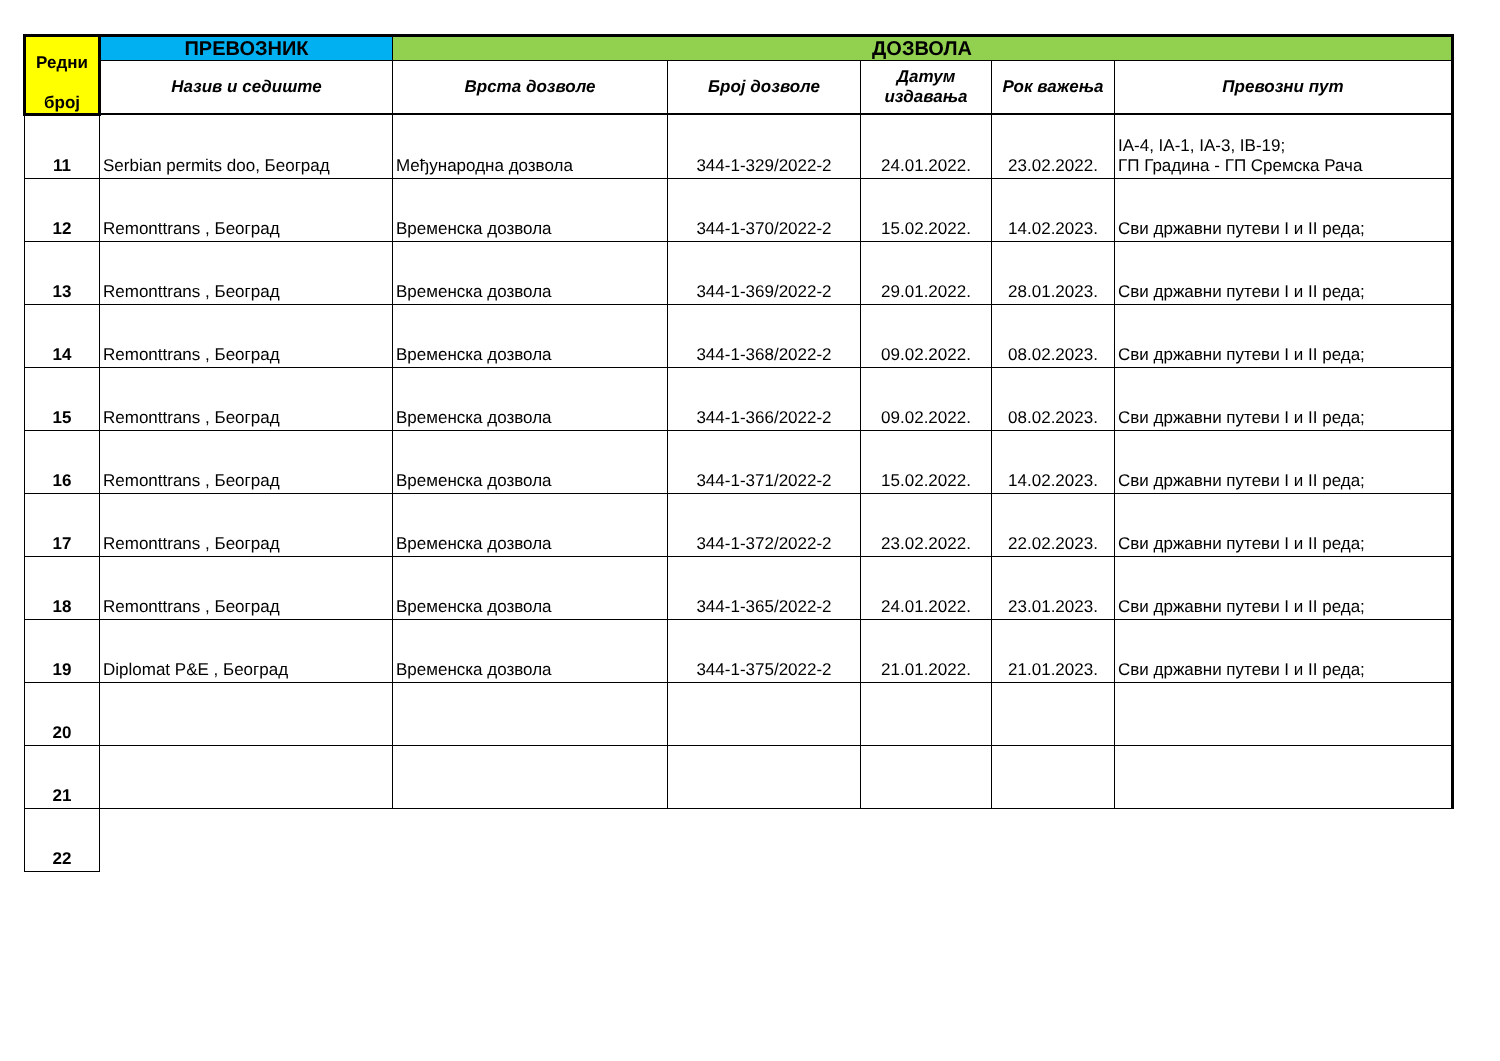| Редни број | ПРЕВОЗНИК | ДОЗВОЛА | | | | |
| --- | --- | --- | --- | --- | --- | --- |
| | Назив и седиште | Врста дозволе | Број дозволе | Датум издавања | Рок важења | Превозни пут |
| 11 | Serbian permits doo, Београд | Међународна дозвола | 344-1-329/2022-2 | 24.01.2022. | 23.02.2022. | IA-4, IA-1, IA-3, IB-19; ГП Градина - ГП Сремска Рача |
| 12 | Remonttrans , Београд | Временска дозвола | 344-1-370/2022-2 | 15.02.2022. | 14.02.2023. | Сви државни путеви I и II реда; |
| 13 | Remonttrans , Београд | Временска дозвола | 344-1-369/2022-2 | 29.01.2022. | 28.01.2023. | Сви државни путеви I и II реда; |
| 14 | Remonttrans , Београд | Временска дозвола | 344-1-368/2022-2 | 09.02.2022. | 08.02.2023. | Сви државни путеви I и II реда; |
| 15 | Remonttrans , Београд | Временска дозвола | 344-1-366/2022-2 | 09.02.2022. | 08.02.2023. | Сви државни путеви I и II реда; |
| 16 | Remonttrans , Београд | Временска дозвола | 344-1-371/2022-2 | 15.02.2022. | 14.02.2023. | Сви државни путеви I и II реда; |
| 17 | Remonttrans , Београд | Временска дозвола | 344-1-372/2022-2 | 23.02.2022. | 22.02.2023. | Сви државни путеви I и II реда; |
| 18 | Remonttrans , Београд | Временска дозвола | 344-1-365/2022-2 | 24.01.2022. | 23.01.2023. | Сви државни путеви I и II реда; |
| 19 | Diplomat P&E , Београд | Временска дозвола | 344-1-375/2022-2 | 21.01.2022. | 21.01.2023. | Сви државни путеви I и II реда; |
| 20 | | | | | | |
| 21 | | | | | | |
| 22 | | | | | | |